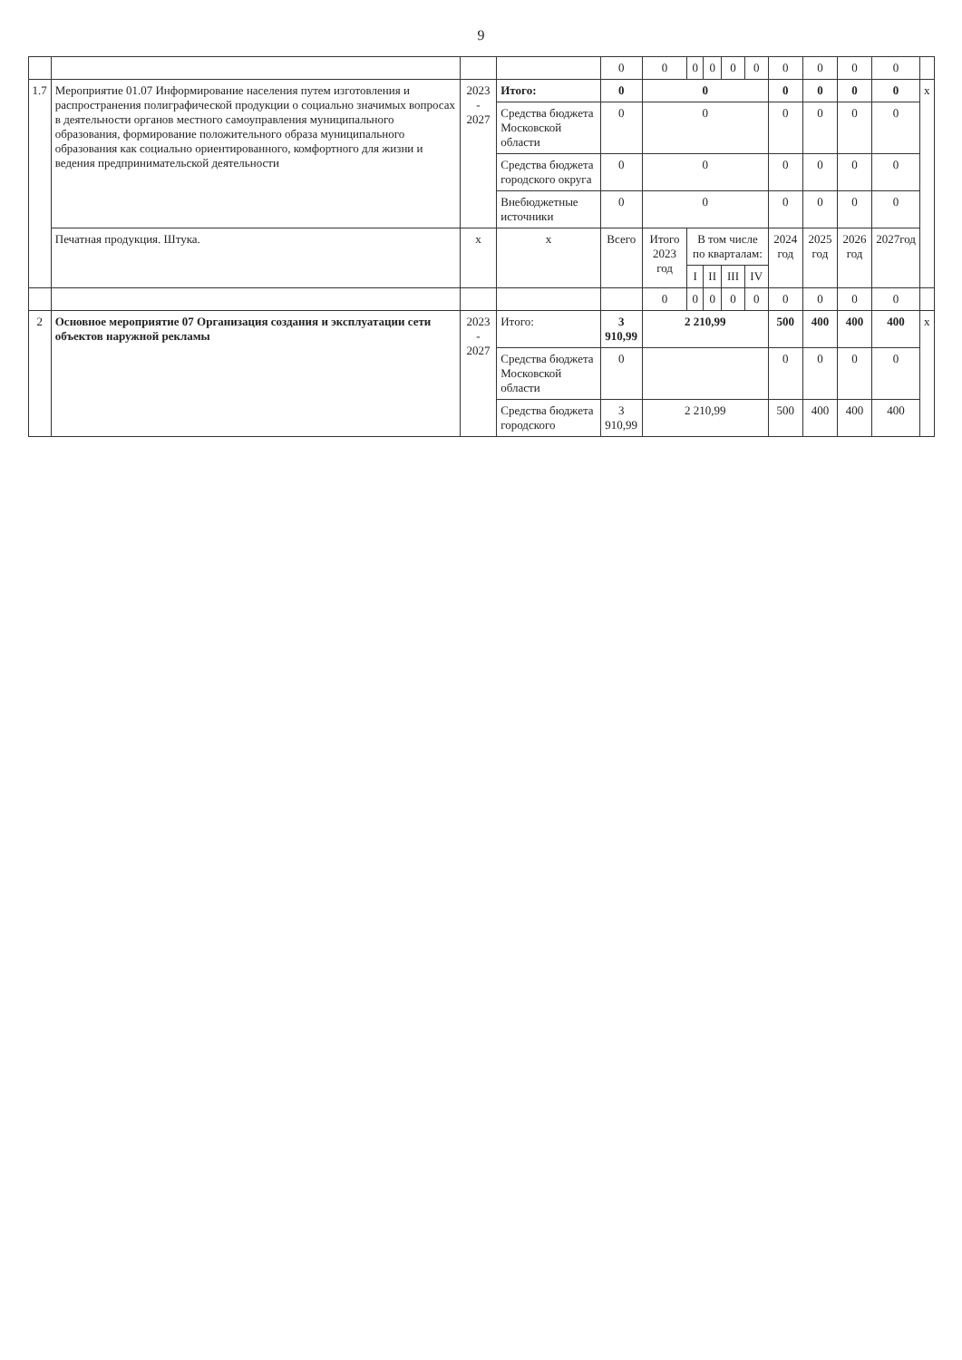9
| | | | | 0 | 0 | 0 | 0 | 0 | 0 | 0 | 0 | 0 | 0 | |
| 1.7 | Мероприятие 01.07 Информирование населения путем изготовления и распространения полиграфической продукции о социально значимых вопросах в деятельности органов местного самоуправления муниципального образования, формирование положительного образа муниципального образования как социально ориентированного, комфортного для жизни и ведения предпринимательской деятельности | 2023 - 2027 | Итого: | 0 | 0 | | | | | 0 | 0 | 0 | 0 | х |
| | | | Средства бюджета Московской области | 0 | 0 | | | | | 0 | 0 | 0 | 0 | |
| | | | Средства бюджета городского округа | 0 | 0 | | | | | 0 | 0 | 0 | 0 | |
| | | | Внебюджетные источники | 0 | 0 | | | | | 0 | 0 | 0 | 0 | |
| | Печатная продукция. Штука. | х | х | Всего | Итого 2023 год | В том числе по кварталам: | | | | 2024 год | 2025 год | 2026 год | 2027год | |
| | | | | | | I | II | III | IV | | | | | |
| | | | | | 0 | 0 | 0 | 0 | 0 | 0 | 0 | 0 | 0 | |
| 2 | Основное мероприятие 07 Организация создания и эксплуатации сети объектов наружной рекламы | 2023 - 2027 | Итого: | 3 910,99 | 2 210,99 | | | | | 500 | 400 | 400 | 400 | х |
| | | | Средства бюджета Московской области | 0 | | | | | | 0 | 0 | 0 | 0 | |
| | | | Средства бюджета городского | 3 910,99 | 2 210,99 | | | | | 500 | 400 | 400 | 400 | |